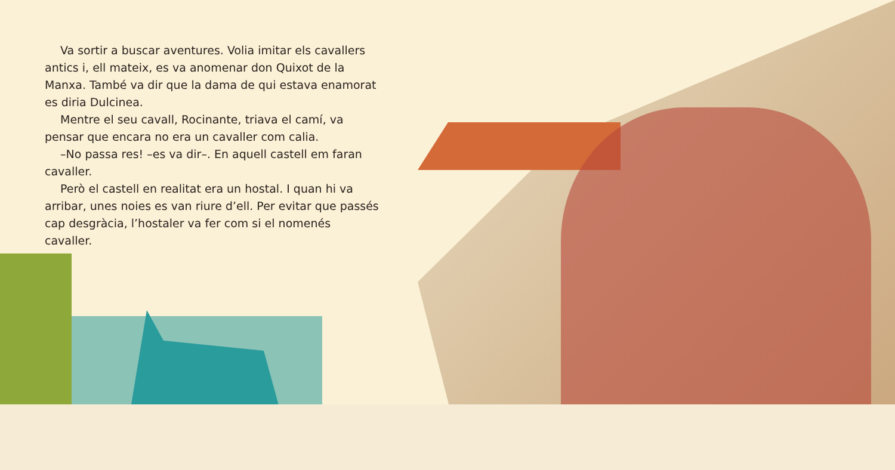Va sortir a buscar aventures. Volia imitar els cavallers antics i, ell mateix, es va anomenar don Quixot de la Manxa. També va dir que la dama de qui estava enamorat es diria Dulcinea.
Mentre el seu cavall, Rocinante, triava el camí, va pensar que encara no era un cavaller com calia.
–No passa res! –es va dir–. En aquell castell em faran cavaller.
Però el castell en realitat era un hostal. I quan hi va arribar, unes noies es van riure d’ell. Per evitar que passés cap desgràcia, l’hostaler va fer com si el nomenés cavaller.